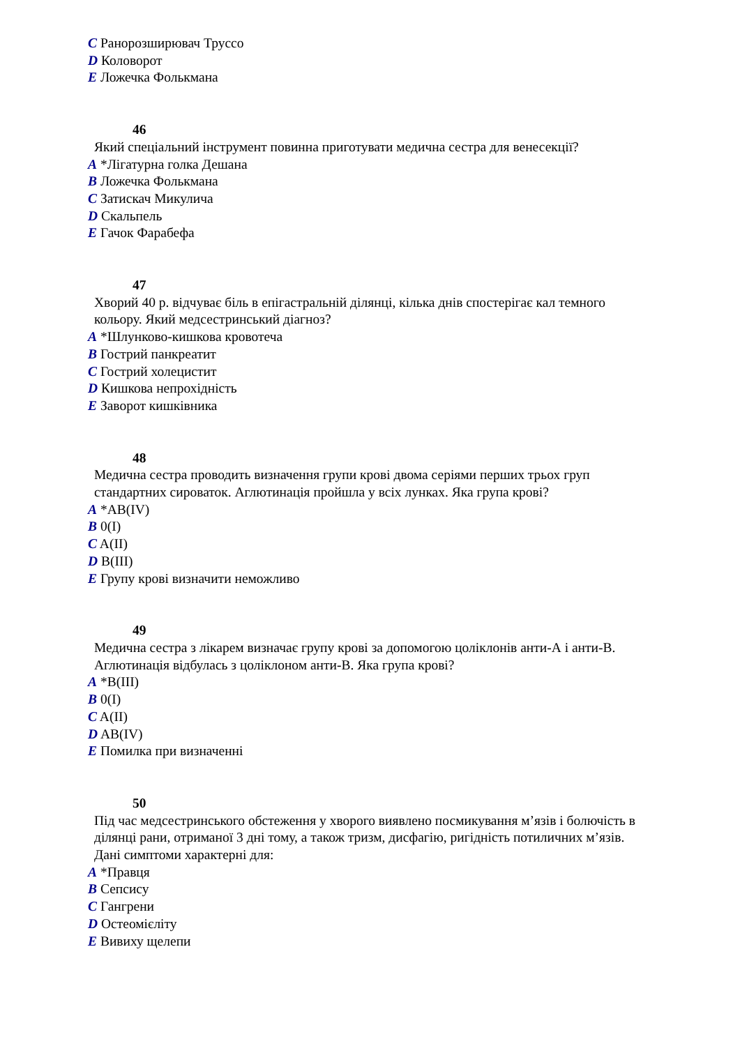C Ранорозширювач Труссо
D Коловорот
E Ложечка Фолькмана
46
Який спеціальний інструмент повинна приготувати медична сестра для венесекції?
A *Лігатурна голка Дешана
B Ложечка Фолькмана
C Затискач Микулича
D Скальпель
E Гачок Фарабефа
47
Хворий 40 р. відчуває біль в епігастральній ділянці, кілька днів спостерігає кал темного
кольору. Який медсестринський діагноз?
A *Шлунково-кишкова кровотеча
B Гострий панкреатит
C Гострий холецистит
D Кишкова непрохідність
E Заворот кишківника
48
Медична сестра проводить визначення групи крові двома серіями перших трьох груп
стандартних сироваток. Аглютинація пройшла у всіх лунках. Яка група крові?
A *AB(IV)
B 0(I)
C A(II)
D B(III)
E Групу крові визначити неможливо
49
Медична сестра з лікарем визначає групу крові за допомогою цоліклонів анти-А і анти-В.
Аглютинація відбулась з цоліклоном анти-В. Яка група крові?
A *B(III)
B 0(I)
C A(II)
D AB(IV)
E Помилка при визначенні
50
Під час медсестринського обстеження у хворого виявлено посмикування м’язів і болючість в
ділянці рани, отриманої 3 дні тому, а також тризм, дисфагію, ригідність потиличних м’язів.
Дані симптоми характерні для:
A *Правця
B Сепсису
C Гангрени
D Остеомієліту
E Вивиху щелепи